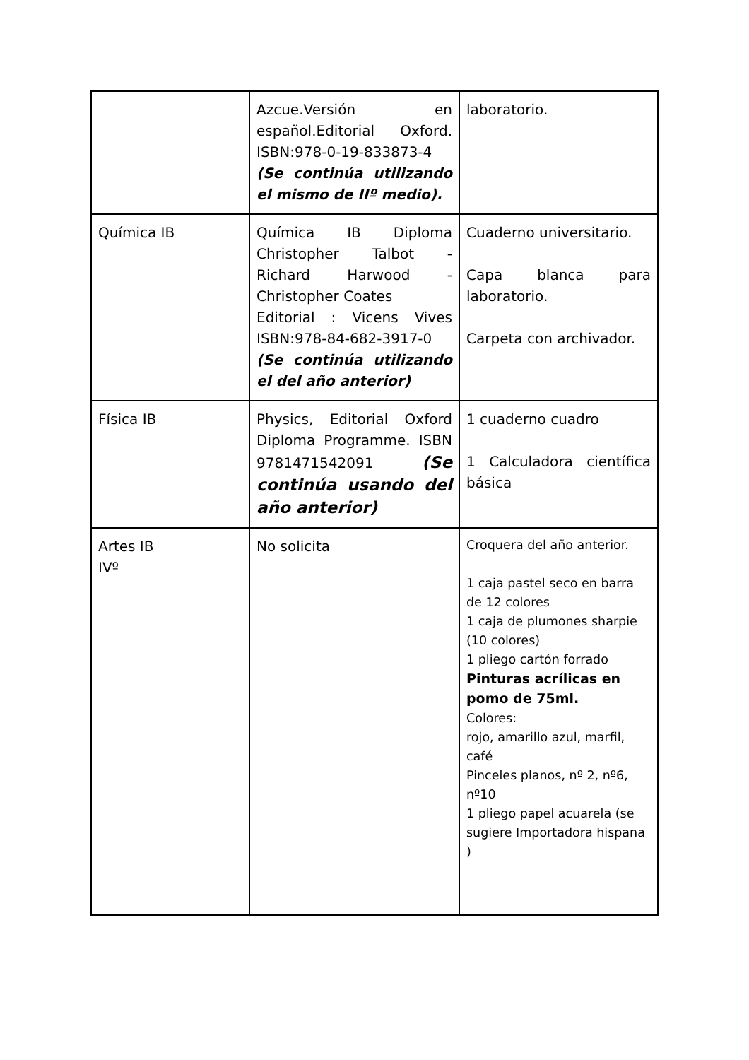| | Azcue.Versión en español.Editorial Oxford. ISBN:978-0-19-833873-4 (Se continúa utilizando el mismo de IIº medio). | laboratorio. |
| Química IB | Química IB Diploma Christopher Talbot - Richard Harwood - Christopher Coates Editorial : Vicens Vives ISBN:978-84-682-3917-0 (Se continúa utilizando el del año anterior) | Cuaderno universitario. Capa blanca para laboratorio. Carpeta con archivador. |
| Física IB | Physics, Editorial Oxford Diploma Programme. ISBN 9781471542091 (Se continúa usando del año anterior) | 1 cuaderno cuadro 1 Calculadora científica básica |
| Artes IB IVº | No solicita | Croquera del año anterior. 1 caja pastel seco en barra de 12 colores 1 caja de plumones sharpie (10 colores) 1 pliego cartón forrado Pinturas acrílicas en pomo de 75ml. Colores: rojo, amarillo azul, marfil, café Pinceles planos, nº 2, nº6, nº10 1 pliego papel acuarela (se sugiere Importadora hispana ) |